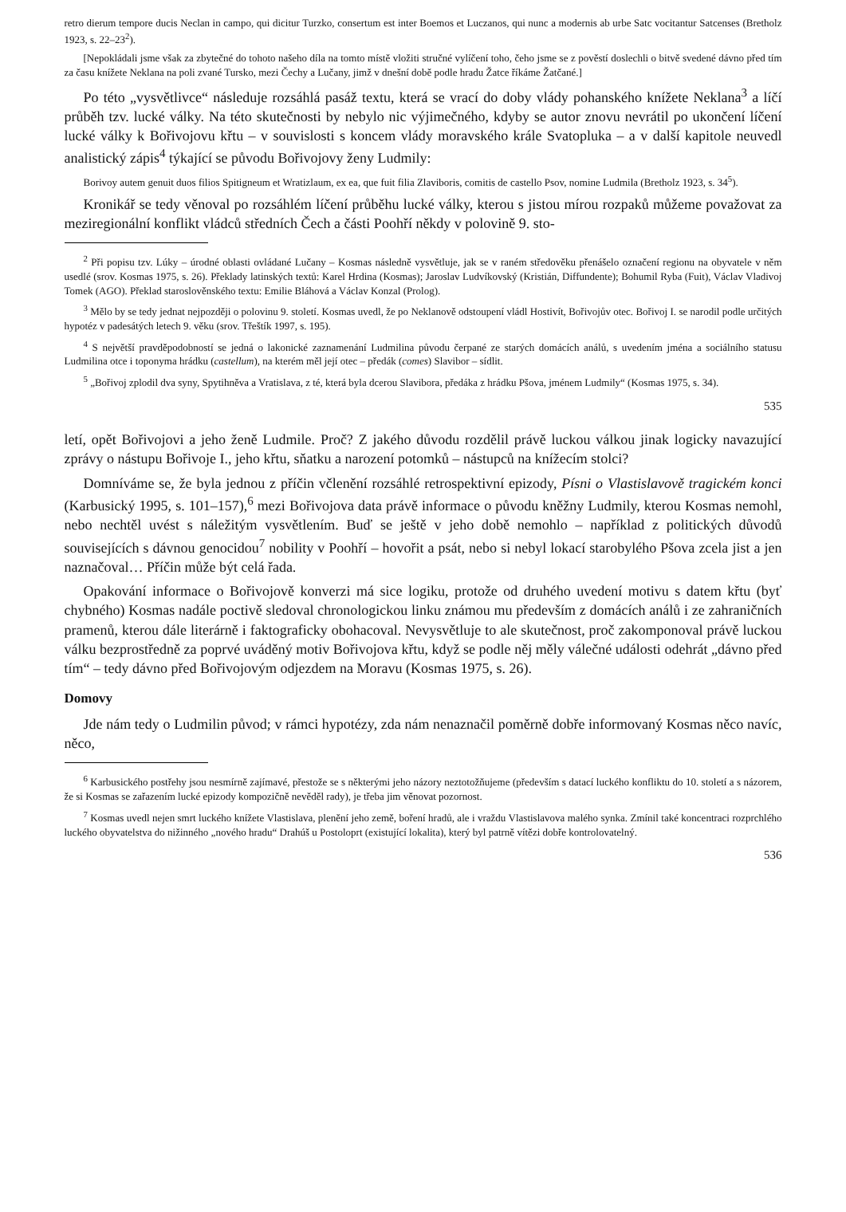retro dierum tempore ducis Neclan in campo, qui dicitur Turzko, consertum est inter Boemos et Luczanos, qui nunc a modernis ab urbe Satc vocitantur Satcenses (Bretholz 1923, s. 22–23<sup>2</sup>).
[Nepokládali jsme však za zbytečné do tohoto našeho díla na tomto místě vložiti stručné vylíčení toho, čeho jsme se z pověstí doslechli o bitvě svedené dávno před tím za času knížete Neklana na poli zvané Tursko, mezi Čechy a Lučany, jimž v dnešní době podle hradu Žatce říkáme Žatčané.]
Po této „vysvětlivce“ následuje rozsáhlá pasáž textu, která se vrací do doby vlády pohanského knížete Neklana<sup>3</sup> a líčí průběh tzv. lucké války. Na této skutečnosti by nebylo nic výjimečného, kdyby se autor znovu nevrátil po ukončení líčení lucké války k Bořivojovu křtu – v souvislosti s koncem vlády moravského krále Svatopluka – a v další kapitole neuvedl analistický zápis<sup>4</sup> týkající se původu Bořivojovy ženy Ludmily:
Borivoy autem genuit duos filios Spitigneum et Wratizlaum, ex ea, que fuit filia Zlaviboris, comitis de castello Psov, nomine Ludmila (Bretholz 1923, s. 34<sup>5</sup>).
Kronikář se tedy věnoval po rozsáhlém líčení průběhu lucké války, kterou s jistou mírou rozpaků můžeme považovat za meziregionální konflikt vládců středních Čech a části Poohří někdy v polovině 9. sto-
<sup>2</sup> Při popisu tzv. Lúky – úrodné oblasti ovládané Lučany – Kosmas následně vysvětluje, jak se v raném středověku přenášelo označení regionu na obyvatele v něm usedlé (srov. Kosmas 1975, s. 26). Překlady latinských textů: Karel Hrdina (Kosmas); Jaroslav Ludvíkovský (Kristián, Diffundente); Bohumil Ryba (Fuit), Václav Vladivoj Tomek (AGO). Překlad staroslověnského textu: Emilie Bláhová a Václav Konzal (Prolog).
<sup>3</sup> Mělo by se tedy jednat nejpozději o polovinu 9. století. Kosmas uvedl, že po Neklanově odstoupení vládl Hostivít, Bořivojův otec. Bořivoj I. se narodil podle určitých hypotéz v padesátých letech 9. věku (srov. Třeštík 1997, s. 195).
<sup>4</sup> S největší pravděpodobností se jedná o lakonické zaznamenání Ludmilina původu čerpané ze starých domácích análů, s uvedením jména a sociálního statusu Ludmilina otce i toponyma hrádku (castellum), na kterém měl její otec – předák (comes) Slavibor – sídlit.
<sup>5</sup> „Bořivoj zplodil dva syny, Spytihněva a Vratislava, z té, která byla dcerou Slavibora, předáka z hrádku Pšova, jménem Ludmily“ (Kosmas 1975, s. 34).
535
letí, opět Bořivojovi a jeho ženě Ludmile. Proč? Z jakého důvodu rozdělil právě luckou válkou jinak logicky navazující zprávy o nástupu Bořivoje I., jeho křtu, sňatku a narození potomků – nástupců na knížecím stolci?
Domníváme se, že byla jednou z příčin včlenění rozsáhlé retrospektivní epizody, Písni o Vlastislavově tragickém konci (Karbusický 1995, s. 101–157),<sup>6</sup> mezi Bořivojova data právě informace o původu kněžny Ludmily, kterou Kosmas nemohl, nebo nechtěl uvést s náležitým vysvětlením. Buď se ještě v jeho době nemohlo – například z politických důvodů souvisejících s dávnou genocidou<sup>7</sup> nobility v Poohří – hovořit a psát, nebo si nebyl lokací starobylého Pšova zcela jist a jen naznačoval… Příčin může být celá řada.
Opakování informace o Bořivojově konverzi má sice logiku, protože od druhého uvedení motivu s datem křtu (byť chybného) Kosmas nadále poctivě sledoval chronologickou linku známou mu především z domácích análů i ze zahraničních pramenů, kterou dále literárně i faktograficky obohacoval. Nevysvětluje to ale skutečnost, proč zakomponoval právě luckou válku bezprostředně za poprvé uváděný motiv Bořivojova křtu, když se podle něj měly válečné události odehrát „dávno před tím“ – tedy dávno před Bořivojovým odjezdem na Moravu (Kosmas 1975, s. 26).
Domovy
Jde nám tedy o Ludmilin původ; v rámci hypotézy, zda nám nenaznačil poměrně dobře informovaný Kosmas něco navíc, něco,
<sup>6</sup> Karbusického postřehy jsou nesmírně zajímavé, přestože se s některými jeho názory neztotožňujeme (především s datací luckého konfliktu do 10. století a s názorem, že si Kosmas se zařazením lucké epizody kompozičně nevěděl rady), je třeba jim věnovat pozornost.
<sup>7</sup> Kosmas uvedl nejen smrt luckého knížete Vlastislava, plenění jeho země, boření hradů, ale i vraždu Vlastislavova malého synka. Zmínil také koncentraci rozprchlého luckého obyvatelstva do nižinného „nového hradu“ Drahúš u Postoloprt (existující lokalita), který byl patrně vítězi dobře kontrolovatelný.
536